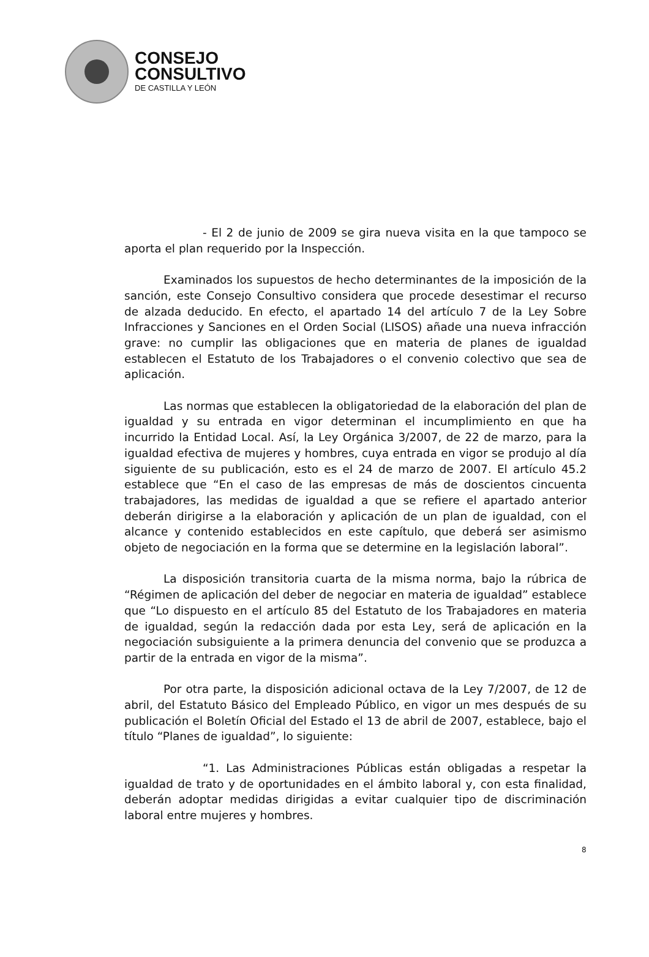CONSEJO
CONSULTIVO
DE CASTILLA Y LEÓN
- El 2 de junio de 2009 se gira nueva visita en la que tampoco se aporta el plan requerido por la Inspección.
Examinados los supuestos de hecho determinantes de la imposición de la sanción, este Consejo Consultivo considera que procede desestimar el recurso de alzada deducido. En efecto, el apartado 14 del artículo 7 de la Ley Sobre Infracciones y Sanciones en el Orden Social (LISOS) añade una nueva infracción grave: no cumplir las obligaciones que en materia de planes de igualdad establecen el Estatuto de los Trabajadores o el convenio colectivo que sea de aplicación.
Las normas que establecen la obligatoriedad de la elaboración del plan de igualdad y su entrada en vigor determinan el incumplimiento en que ha incurrido la Entidad Local. Así, la Ley Orgánica 3/2007, de 22 de marzo, para la igualdad efectiva de mujeres y hombres, cuya entrada en vigor se produjo al día siguiente de su publicación, esto es el 24 de marzo de 2007. El artículo 45.2 establece que “En el caso de las empresas de más de doscientos cincuenta trabajadores, las medidas de igualdad a que se refiere el apartado anterior deberán dirigirse a la elaboración y aplicación de un plan de igualdad, con el alcance y contenido establecidos en este capítulo, que deberá ser asimismo objeto de negociación en la forma que se determine en la legislación laboral”.
La disposición transitoria cuarta de la misma norma, bajo la rúbrica de “Régimen de aplicación del deber de negociar en materia de igualdad” establece que “Lo dispuesto en el artículo 85 del Estatuto de los Trabajadores en materia de igualdad, según la redacción dada por esta Ley, será de aplicación en la negociación subsiguiente a la primera denuncia del convenio que se produzca a partir de la entrada en vigor de la misma”.
Por otra parte, la disposición adicional octava de la Ley 7/2007, de 12 de abril, del Estatuto Básico del Empleado Público, en vigor un mes después de su publicación el Boletín Oficial del Estado el 13 de abril de 2007, establece, bajo el título “Planes de igualdad”, lo siguiente:
“1. Las Administraciones Públicas están obligadas a respetar la igualdad de trato y de oportunidades en el ámbito laboral y, con esta finalidad, deberán adoptar medidas dirigidas a evitar cualquier tipo de discriminación laboral entre mujeres y hombres.
8